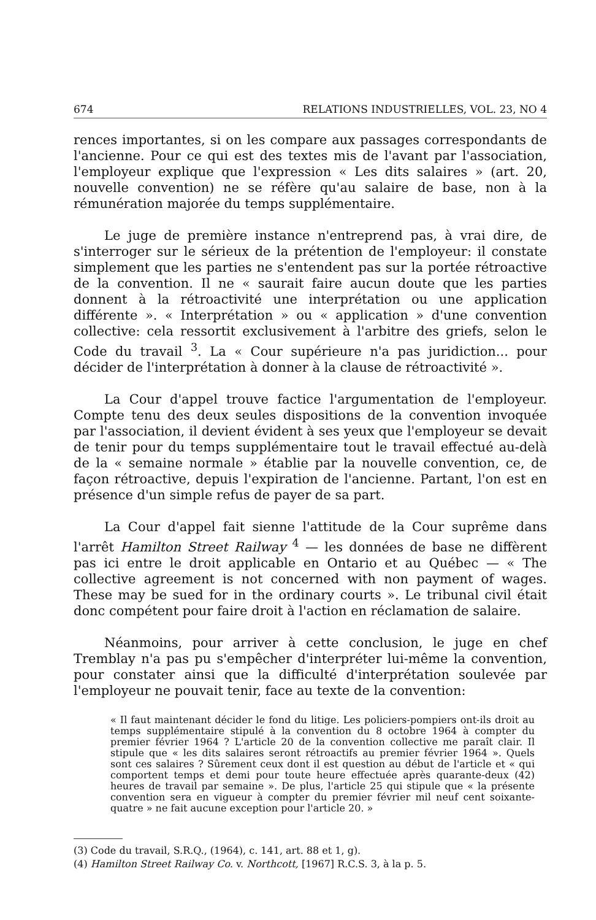674 RELATIONS INDUSTRIELLES, VOL. 23, NO 4
rences importantes, si on les compare aux passages correspondants de l'ancienne. Pour ce qui est des textes mis de l'avant par l'association, l'employeur explique que l'expression « Les dits salaires » (art. 20, nouvelle convention) ne se réfère qu'au salaire de base, non à la rémunération majorée du temps supplémentaire.
Le juge de première instance n'entreprend pas, à vrai dire, de s'interroger sur le sérieux de la prétention de l'employeur: il constate simplement que les parties ne s'entendent pas sur la portée rétroactive de la convention. Il ne « saurait faire aucun doute que les parties donnent à la rétroactivité une interprétation ou une application différente ». « Interprétation » ou « application » d'une convention collective: cela ressortit exclusivement à l'arbitre des griefs, selon le Code du travail <sup>3</sup>. La « Cour supérieure n'a pas juridiction... pour décider de l'interprétation à donner à la clause de rétroactivité ».
La Cour d'appel trouve factice l'argumentation de l'employeur. Compte tenu des deux seules dispositions de la convention invoquée par l'association, il devient évident à ses yeux que l'employeur se devait de tenir pour du temps supplémentaire tout le travail effectué au-delà de la « semaine normale » établie par la nouvelle convention, ce, de façon rétroactive, depuis l'expiration de l'ancienne. Partant, l'on est en présence d'un simple refus de payer de sa part.
La Cour d'appel fait sienne l'attitude de la Cour suprême dans l'arrêt Hamilton Street Railway <sup>4</sup> — les données de base ne diffèrent pas ici entre le droit applicable en Ontario et au Québec — « The collective agreement is not concerned with non payment of wages. These may be sued for in the ordinary courts ». Le tribunal civil était donc compétent pour faire droit à l'action en réclamation de salaire.
Néanmoins, pour arriver à cette conclusion, le juge en chef Tremblay n'a pas pu s'empêcher d'interpréter lui-même la convention, pour constater ainsi que la difficulté d'interprétation soulevée par l'employeur ne pouvait tenir, face au texte de la convention:
« Il faut maintenant décider le fond du litige. Les policiers-pompiers ont-ils droit au temps supplémentaire stipulé à la convention du 8 octobre 1964 à compter du premier février 1964 ? L'article 20 de la convention collective me paraît clair. Il stipule que « les dits salaires seront rétroactifs au premier février 1964 ». Quels sont ces salaires ? Sûrement ceux dont il est question au début de l'article et « qui comportent temps et demi pour toute heure effectuée après quarante-deux (42) heures de travail par semaine ». De plus, l'article 25 qui stipule que « la présente convention sera en vigueur à compter du premier février mil neuf cent soixante-quatre » ne fait aucune exception pour l'article 20. »
(3) Code du travail, S.R.Q., (1964), c. 141, art. 88 et 1, g).
(4) Hamilton Street Railway Co. v. Northcott, [1967] R.C.S. 3, à la p. 5.